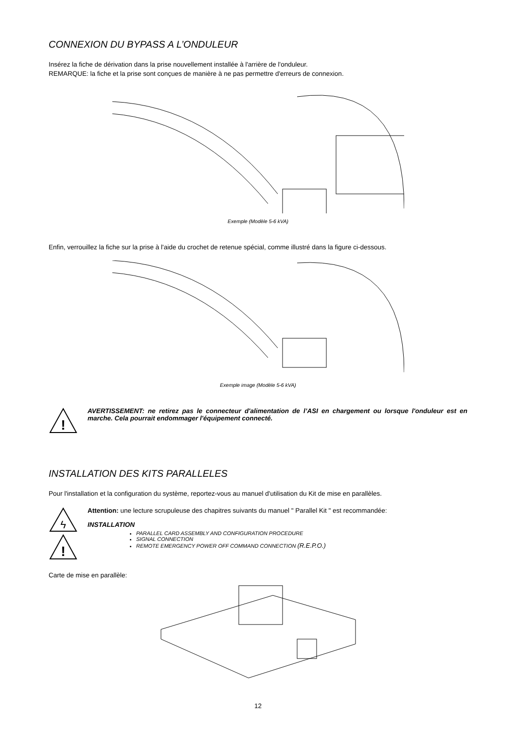CONNEXION DU BYPASS A L’ONDULEUR
Insérez la fiche de dérivation dans la prise nouvellement installée à l'arrière de l'onduleur.
REMARQUE: la fiche et la prise sont conçues de manière à ne pas permettre d'erreurs de connexion.
Exemple (Modèle 5-6 kVA)
Enfin, verrouillez la fiche sur la prise à l'aide du crochet de retenue spécial, comme illustré dans la figure ci-dessous.
Exemple image (Modèle 5-6 kVA)
!
AVERTISSEMENT: ne retirez pas le connecteur d'alimentation de l’ASI en chargement ou lorsque l'onduleur est en marche. Cela pourrait endommager l'équipement connecté.
INSTALLATION DES KITS PARALLELES
Pour l'installation et la configuration du système, reportez-vous au manuel d'utilisation du Kit de mise en parallèles.
ϟ
!
Attention: une lecture scrupuleuse des chapitres suivants du manuel " Parallel Kit " est recommandée:
INSTALLATION
PARALLEL CARD ASSEMBLY AND CONFIGURATION PROCEDURE
SIGNAL CONNECTION
REMOTE EMERGENCY POWER OFF COMMAND CONNECTION (R.E.P.O.)
Carte de mise en parallèle:
12